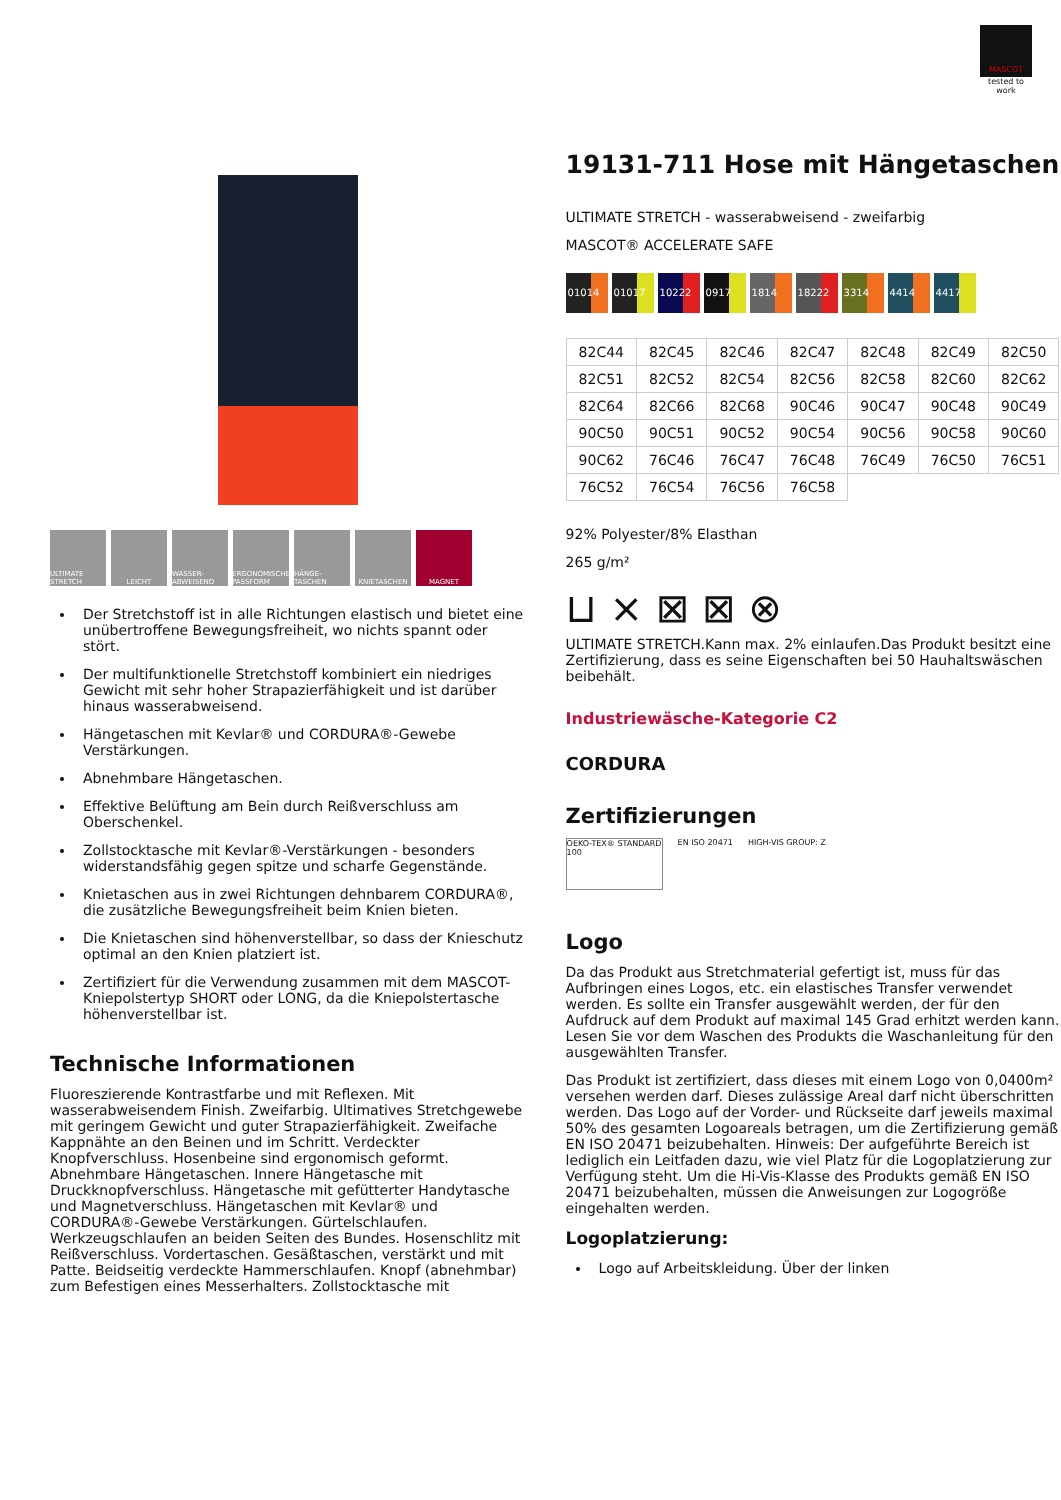MASCOT
tested to work
ULTIMATE STRETCH
LEICHT WASSER-ABWEISEND
ERGONOMISCHE PASSFORM
HÄNGE-TASCHEN KNIETASCHEN MAGNET
Der Stretchstoff ist in alle Richtungen elastisch und bietet eine unübertroffene Bewegungsfreiheit, wo nichts spannt oder stört.
Der multifunktionelle Stretchstoff kombiniert ein niedriges Gewicht mit sehr hoher Strapazierfähigkeit und ist darüber hinaus wasserabweisend.
Hängetaschen mit Kevlar® und CORDURA®-Gewebe Verstärkungen.
Abnehmbare Hängetaschen.
Effektive Belüftung am Bein durch Reißverschluss am Oberschenkel.
Zollstocktasche mit Kevlar®-Verstärkungen - besonders widerstandsfähig gegen spitze und scharfe Gegenstände.
Knietaschen aus in zwei Richtungen dehnbarem CORDURA®, die zusätzliche Bewegungsfreiheit beim Knien bieten.
Die Knietaschen sind höhenverstellbar, so dass der Knieschutz optimal an den Knien platziert ist.
Zertifiziert für die Verwendung zusammen mit dem MASCOT-Kniepolstertyp SHORT oder LONG, da die Kniepolstertasche höhenverstellbar ist.
Technische Informationen
Fluoreszierende Kontrastfarbe und mit Reflexen. Mit wasserabweisendem Finish. Zweifarbig. Ultimatives Stretchgewebe mit geringem Gewicht und guter Strapazierfähigkeit. Zweifache Kappnähte an den Beinen und im Schritt. Verdeckter Knopfverschluss. Hosenbeine sind ergonomisch geformt. Abnehmbare Hängetaschen. Innere Hängetasche mit Druckknopfverschluss. Hängetasche mit gefütterter Handytasche und Magnetverschluss. Hängetaschen mit Kevlar® und CORDURA®-Gewebe Verstärkungen. Gürtelschlaufen. Werkzeugschlaufen an beiden Seiten des Bundes. Hosenschlitz mit Reißverschluss. Vordertaschen. Gesäßtaschen, verstärkt und mit Patte. Beidseitig verdeckte Hammerschlaufen. Knopf (abnehmbar) zum Befestigen eines Messerhalters. Zollstocktasche mit
19131-711 Hose mit Hängetaschen
ULTIMATE STRETCH - wasserabweisend - zweifarbig
MASCOT® ACCELERATE SAFE
01014 01017 10222 0917 1814 18222 3314 4414 4417
| 82C44 | 82C45 | 82C46 | 82C47 | 82C48 | 82C49 | 82C50 |
| 82C51 | 82C52 | 82C54 | 82C56 | 82C58 | 82C60 | 82C62 |
| 82C64 | 82C66 | 82C68 | 90C46 | 90C47 | 90C48 | 90C49 |
| 90C50 | 90C51 | 90C52 | 90C54 | 90C56 | 90C58 | 90C60 |
| 90C62 | 76C46 | 76C47 | 76C48 | 76C49 | 76C50 | 76C51 |
| 76C52 | 76C54 | 76C56 | 76C58 | | | |
92% Polyester/8% Elasthan
265 g/m²
⊔ ⨯ ⊠ ⊠ ⊗
ULTIMATE STRETCH.Kann max. 2% einlaufen.Das Produkt besitzt eine Zertifizierung, dass es seine Eigenschaften bei 50 Hauhaltswäschen beibehält.
Industriewäsche-Kategorie C2
CORDURA
Zertifizierungen
OEKO-TEX® STANDARD 100
EN ISO 20471 HIGH-VIS GROUP: Z
Logo
Da das Produkt aus Stretchmaterial gefertigt ist, muss für das Aufbringen eines Logos, etc. ein elastisches Transfer verwendet werden. Es sollte ein Transfer ausgewählt werden, der für den Aufdruck auf dem Produkt auf maximal 145 Grad erhitzt werden kann. Lesen Sie vor dem Waschen des Produkts die Waschanleitung für den ausgewählten Transfer.
Das Produkt ist zertifiziert, dass dieses mit einem Logo von 0,0400m² versehen werden darf. Dieses zulässige Areal darf nicht überschritten werden. Das Logo auf der Vorder- und Rückseite darf jeweils maximal 50% des gesamten Logoareals betragen, um die Zertifizierung gemäß EN ISO 20471 beizubehalten. Hinweis: Der aufgeführte Bereich ist lediglich ein Leitfaden dazu, wie viel Platz für die Logoplatzierung zur Verfügung steht. Um die Hi-Vis-Klasse des Produkts gemäß EN ISO 20471 beizubehalten, müssen die Anweisungen zur Logogröße eingehalten werden.
Logoplatzierung:
Logo auf Arbeitskleidung. Über der linken